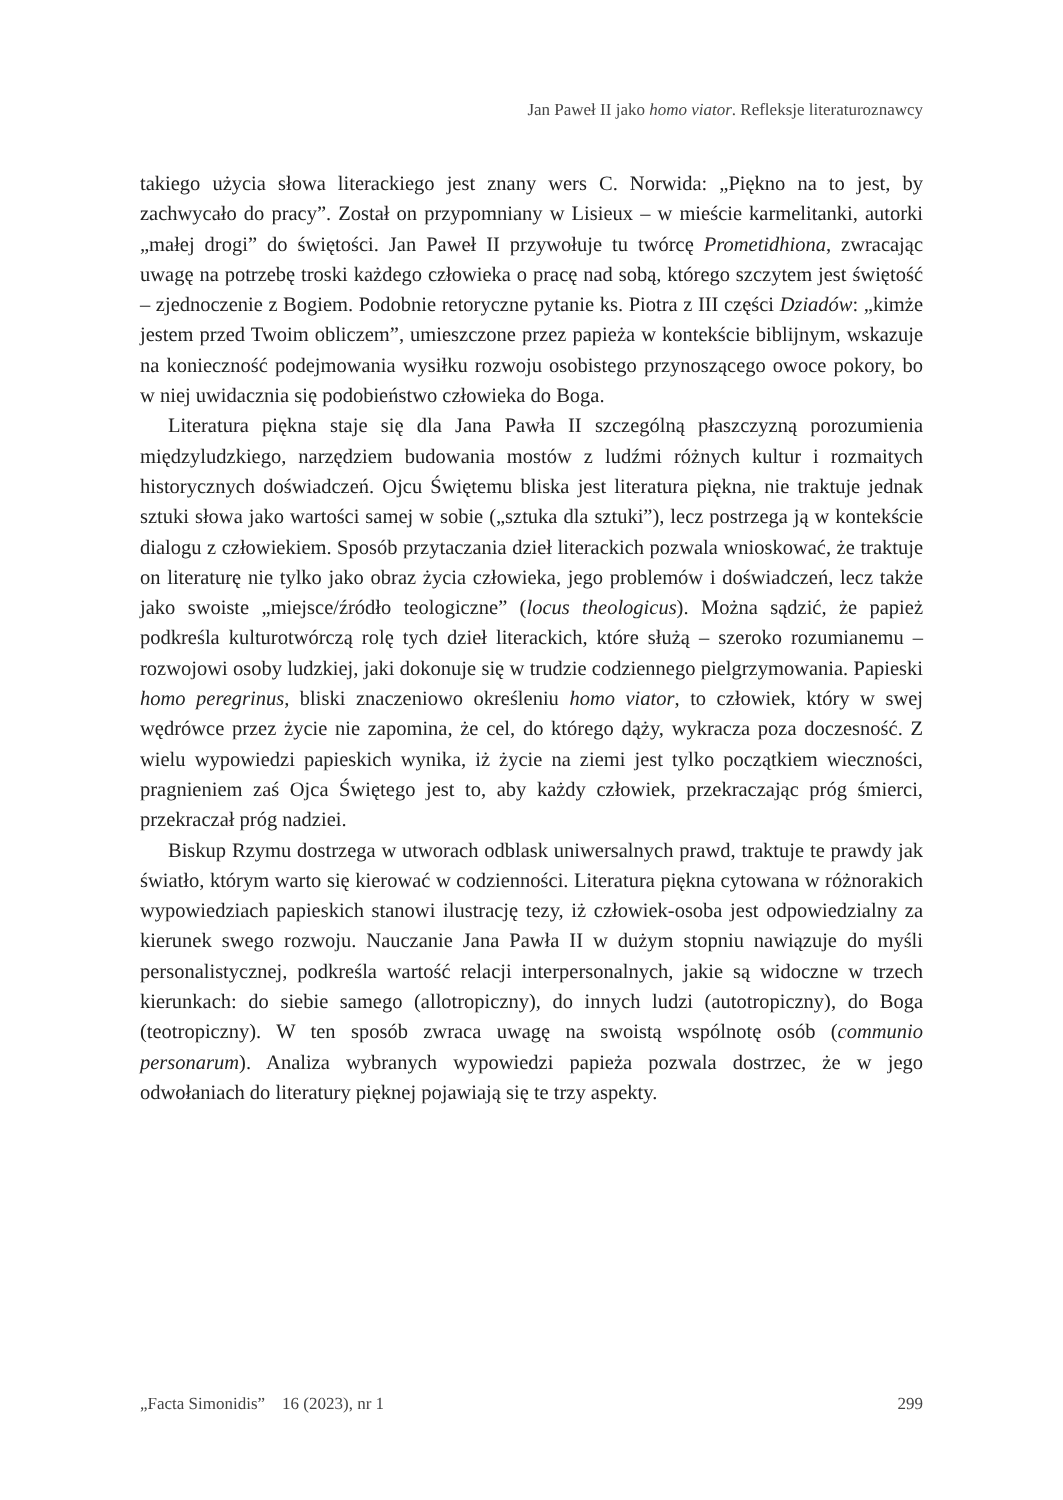Jan Paweł II jako homo viator. Refleksje literaturoznawcy
takiego użycia słowa literackiego jest znany wers C. Norwida: „Piękno na to jest, by zachwycało do pracy”. Został on przypomniany w Lisieux – w mieście karmelitanki, autorki „małej drogi” do świętości. Jan Paweł II przywołuje tu twórcę Prometidhiona, zwracając uwagę na potrzebę troski każdego człowieka o pracę nad sobą, którego szczytem jest świętość – zjednoczenie z Bogiem. Podobnie retoryczne pytanie ks. Piotra z III części Dziadów: „kimże jestem przed Twoim obliczem”, umieszczone przez papieża w kontekście biblijnym, wskazuje na konieczność podejmowania wysiłku rozwoju osobistego przynoszącego owoce pokory, bo w niej uwidacznia się podobieństwo człowieka do Boga.
Literatura piękna staje się dla Jana Pawła II szczególną płaszczyzną porozumienia międzyludzkiego, narzędziem budowania mostów z ludźmi różnych kultur i rozmaitych historycznych doświadczeń. Ojcu Świętemu bliska jest literatura piękna, nie traktuje jednak sztuki słowa jako wartości samej w sobie („sztuka dla sztuki”), lecz postrzega ją w kontekście dialogu z człowiekiem. Sposób przytaczania dzieł literackich pozwala wnioskować, że traktuje on literaturę nie tylko jako obraz życia człowieka, jego problemów i doświadczeń, lecz także jako swoiste „miejsce/źródło teologiczne” (locus theologicus). Można sądzić, że papież podkreśla kulturotwórczą rolę tych dzieł literackich, które służą – szeroko rozumianemu – rozwojowi osoby ludzkiej, jaki dokonuje się w trudzie codziennego pielgrzymowania. Papieski homo peregrinus, bliski znaczeniowo określeniu homo viator, to człowiek, który w swej wędrówce przez życie nie zapomina, że cel, do którego dąży, wykracza poza doczesność. Z wielu wypowiedzi papieskich wynika, iż życie na ziemi jest tylko początkiem wieczności, pragnieniem zaś Ojca Świętego jest to, aby każdy człowiek, przekraczając próg śmierci, przekraczał próg nadziei.
Biskup Rzymu dostrzega w utworach odblask uniwersalnych prawd, traktuje te prawdy jak światło, którym warto się kierować w codzienności. Literatura piękna cytowana w różnorakich wypowiedziach papieskich stanowi ilustrację tezy, iż człowiek-osoba jest odpowiedzialny za kierunek swego rozwoju. Nauczanie Jana Pawła II w dużym stopniu nawiązuje do myśli personalistycznej, podkreśla wartość relacji interpersonalnych, jakie są widoczne w trzech kierunkach: do siebie samego (allotropiczny), do innych ludzi (autotropiczny), do Boga (teotropiczny). W ten sposób zwraca uwagę na swoistą wspólnotę osób (communio personarum). Analiza wybranych wypowiedzi papieża pozwala dostrzec, że w jego odwołaniach do literatury pięknej pojawiają się te trzy aspekty.
„Facta Simonidis” 16 (2023), nr 1 299